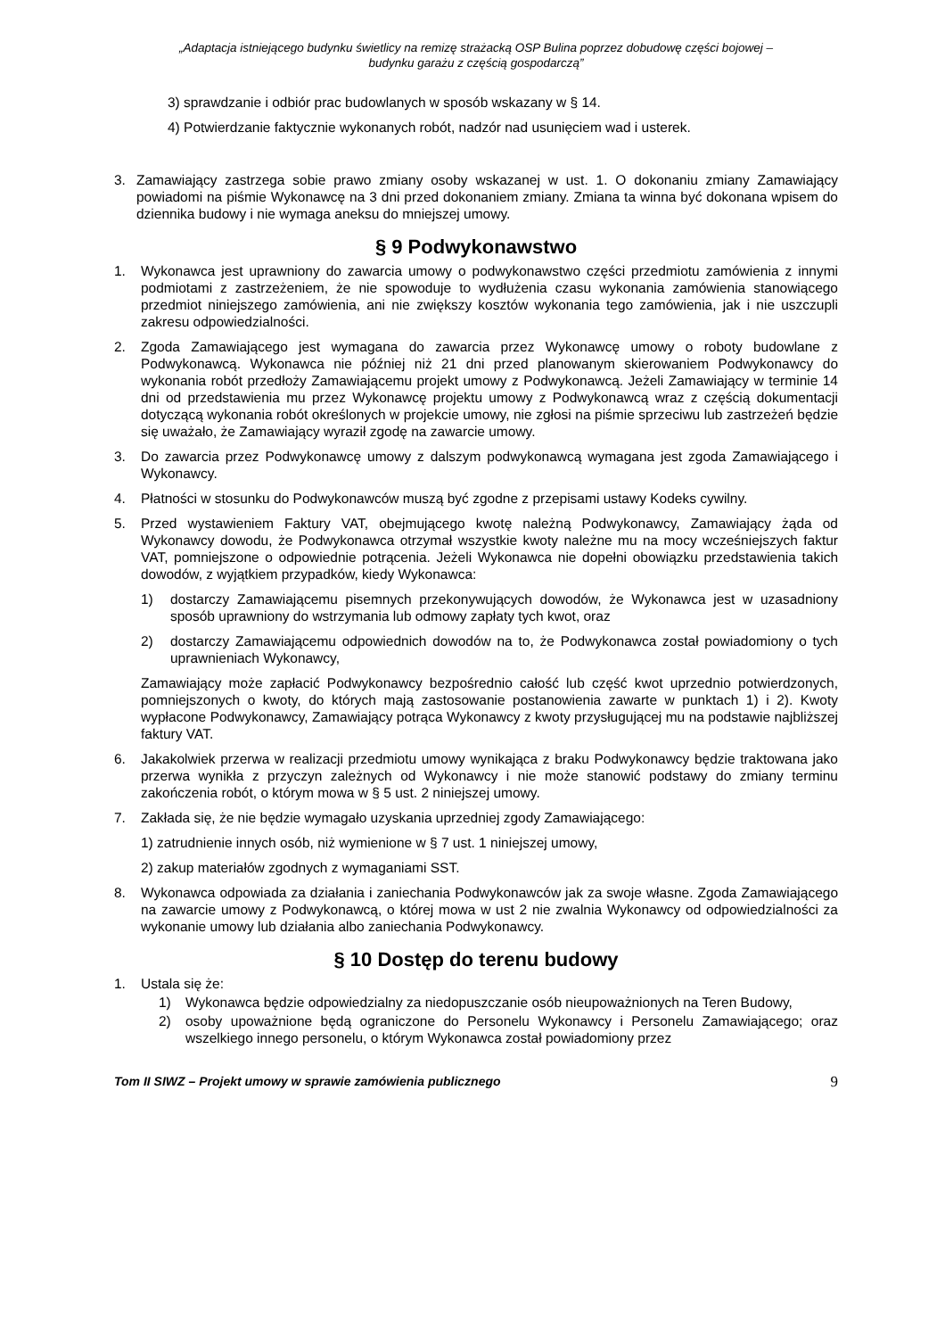„Adaptacja istniejącego budynku świetlicy na remizę strażacką OSP Bulina poprzez dobudowę części bojowej –
budynku garażu z częścią gospodarczą”
3) sprawdzanie i odbiór prac budowlanych w sposób wskazany w § 14.
4) Potwierdzanie faktycznie wykonanych robót, nadzór nad usunięciem wad i usterek.
3. Zamawiający zastrzega sobie prawo zmiany osoby wskazanej w ust. 1. O dokonaniu zmiany Zamawiający powiadomi na piśmie Wykonawcę na 3 dni przed dokonaniem zmiany. Zmiana ta winna być dokonana wpisem do dziennika budowy i nie wymaga aneksu do mniejszej umowy.
§ 9 Podwykonawstwo
1. Wykonawca jest uprawniony do zawarcia umowy o podwykonawstwo części przedmiotu zamówienia z innymi podmiotami z zastrzeżeniem, że nie spowoduje to wydłużenia czasu wykonania zamówienia stanowiącego przedmiot niniejszego zamówienia, ani nie zwiększy kosztów wykonania tego zamówienia, jak i nie uszczupli zakresu odpowiedzialności.
2. Zgoda Zamawiającego jest wymagana do zawarcia przez Wykonawcę umowy o roboty budowlane z Podwykonawcą. Wykonawca nie później niż 21 dni przed planowanym skierowaniem Podwykonawcy do wykonania robót przedłoży Zamawiającemu projekt umowy z Podwykonawcą. Jeżeli Zamawiający w terminie 14 dni od przedstawienia mu przez Wykonawcę projektu umowy z Podwykonawcą wraz z częścią dokumentacji dotyczącą wykonania robót określonych w projekcie umowy, nie zgłosi na piśmie sprzeciwu lub zastrzeżeń będzie się uważało, że Zamawiający wyraził zgodę na zawarcie umowy.
3. Do zawarcia przez Podwykonawcę umowy z dalszym podwykonawcą wymagana jest zgoda Zamawiającego i Wykonawcy.
4. Płatności w stosunku do Podwykonawców muszą być zgodne z przepisami ustawy Kodeks cywilny.
5. Przed wystawieniem Faktury VAT, obejmującego kwotę należną Podwykonawcy, Zamawiający żąda od Wykonawcy dowodu, że Podwykonawca otrzymał wszystkie kwoty należne mu na mocy wcześniejszych faktur VAT, pomniejszone o odpowiednie potrącenia. Jeżeli Wykonawca nie dopełni obowiązku przedstawienia takich dowodów, z wyjątkiem przypadków, kiedy Wykonawca:
1) dostarczy Zamawiającemu pisemnych przekonywujących dowodów, że Wykonawca jest w uzasadniony sposób uprawniony do wstrzymania lub odmowy zapłaty tych kwot, oraz
2) dostarczy Zamawiającemu odpowiednich dowodów na to, że Podwykonawca został powiadomiony o tych uprawnieniach Wykonawcy,
Zamawiający może zapłacić Podwykonawcy bezpośrednio całość lub część kwot uprzednio potwierdzonych, pomniejszonych o kwoty, do których mają zastosowanie postanowienia zawarte w punktach 1) i 2). Kwoty wypłacone Podwykonawcy, Zamawiający potrąca Wykonawcy z kwoty przysługującej mu na podstawie najbliższej faktury VAT.
6. Jakakolwiek przerwa w realizacji przedmiotu umowy wynikająca z braku Podwykonawcy będzie traktowana jako przerwa wynikła z przyczyn zależnych od Wykonawcy i nie może stanowić podstawy do zmiany terminu zakończenia robót, o którym mowa w § 5 ust. 2 niniejszej umowy.
7. Zakłada się, że nie będzie wymagało uzyskania uprzedniej zgody Zamawiającego:
1) zatrudnienie innych osób, niż wymienione w § 7 ust. 1 niniejszej umowy,
2) zakup materiałów zgodnych z wymaganiami SST.
8. Wykonawca odpowiada za działania i zaniechania Podwykonawców jak za swoje własne. Zgoda Zamawiającego na zawarcie umowy z Podwykonawcą, o której mowa w ust 2 nie zwalnia Wykonawcy od odpowiedzialności za wykonanie umowy lub działania albo zaniechania Podwykonawcy.
§ 10 Dostęp do terenu budowy
1. Ustala się że:
1) Wykonawca będzie odpowiedzialny za niedopuszczanie osób nieupoważnionych na Teren Budowy,
2) osoby upoważnione będą ograniczone do Personelu Wykonawcy i Personelu Zamawiającego; oraz wszelkiego innego personelu, o którym Wykonawca został powiadomiony przez
Tom II SIWZ – Projekt umowy w sprawie zamówienia publicznego 9